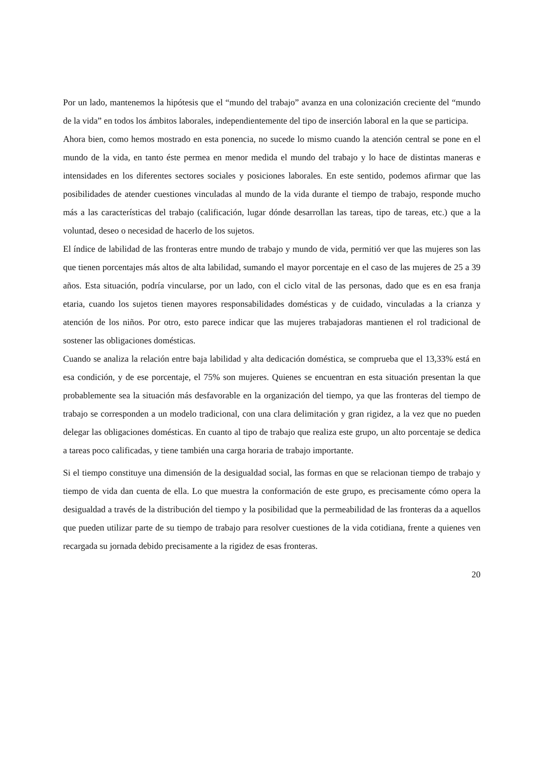Por un lado, mantenemos la hipótesis que el “mundo del trabajo” avanza en una colonización creciente del “mundo de la vida” en todos los ámbitos laborales, independientemente del tipo de inserción laboral en la que se participa.
Ahora bien, como hemos mostrado en esta ponencia, no sucede lo mismo cuando la atención central se pone en el mundo de la vida, en tanto éste permea en menor medida el mundo del trabajo y lo hace de distintas maneras e intensidades en los diferentes sectores sociales y posiciones laborales. En este sentido, podemos afirmar que las posibilidades de atender cuestiones vinculadas al mundo de la vida durante el tiempo de trabajo, responde mucho más a las características del trabajo (calificación, lugar dónde desarrollan las tareas, tipo de tareas, etc.) que a la voluntad, deseo o necesidad de hacerlo de los sujetos.
El índice de labilidad de las fronteras entre mundo de trabajo y mundo de vida, permitió ver que las mujeres son las que tienen porcentajes más altos de alta labilidad, sumando el mayor porcentaje en el caso de las mujeres de 25 a 39 años. Esta situación, podría vincularse, por un lado, con el ciclo vital de las personas, dado que es en esa franja etaria, cuando los sujetos tienen mayores responsabilidades domésticas y de cuidado, vinculadas a la crianza y atención de los niños. Por otro, esto parece indicar que las mujeres trabajadoras mantienen el rol tradicional de sostener las obligaciones domésticas.
Cuando se analiza la relación entre baja labilidad y alta dedicación doméstica, se comprueba que el 13,33% está en esa condición, y de ese porcentaje, el 75% son mujeres. Quienes se encuentran en esta situación presentan la que probablemente sea la situación más desfavorable en la organización del tiempo, ya que las fronteras del tiempo de trabajo se corresponden a un modelo tradicional, con una clara delimitación y gran rigidez, a la vez que no pueden delegar las obligaciones domésticas. En cuanto al tipo de trabajo que realiza este grupo, un alto porcentaje se dedica a tareas poco calificadas, y tiene también una carga horaria de trabajo importante.
Si el tiempo constituye una dimensión de la desigualdad social, las formas en que se relacionan tiempo de trabajo y tiempo de vida dan cuenta de ella. Lo que muestra la conformación de este grupo, es precisamente cómo opera la desigualdad a través de la distribución del tiempo y la posibilidad que la permeabilidad de las fronteras da a aquellos que pueden utilizar parte de su tiempo de trabajo para resolver cuestiones de la vida cotidiana, frente a quienes ven recargada su jornada debido precisamente a la rigidez de esas fronteras.
20